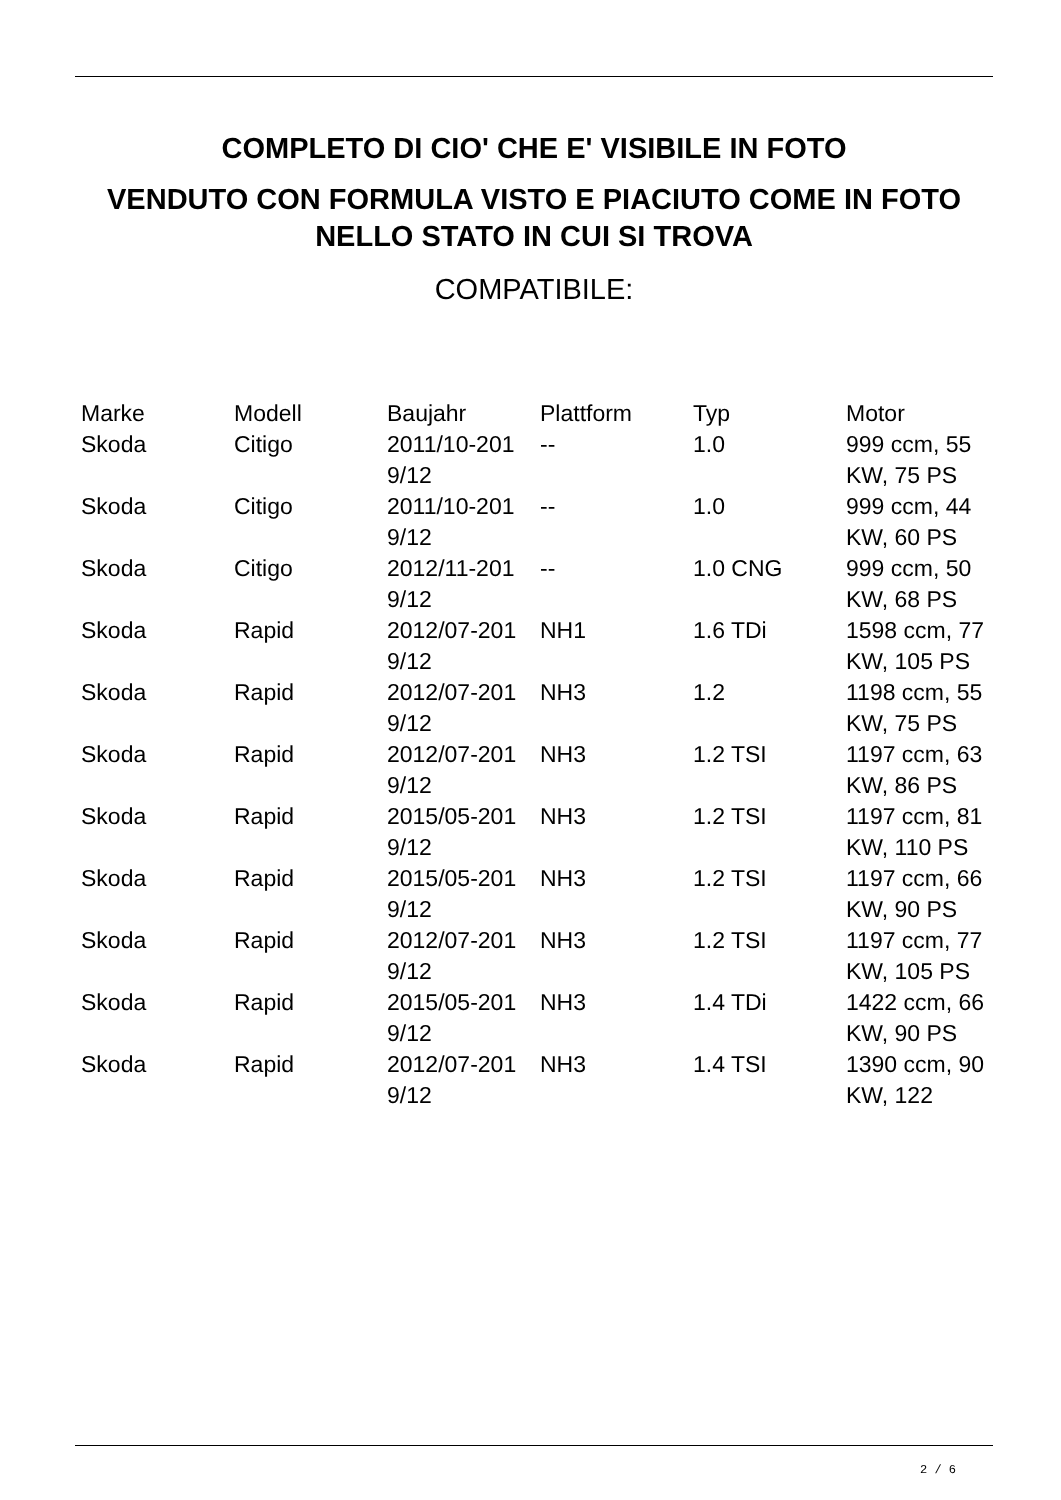COMPLETO DI CIO' CHE E' VISIBILE IN FOTO
VENDUTO CON FORMULA VISTO E PIACIUTO COME IN FOTO NELLO STATO IN CUI SI TROVA
COMPATIBILE:
| Marke | Modell | Baujahr | Plattform | Typ | Motor |
| --- | --- | --- | --- | --- | --- |
| Skoda | Citigo | 2011/10-201 9/12 | -- | 1.0 | 999 ccm, 55 KW, 75 PS |
| Skoda | Citigo | 2011/10-201 9/12 | -- | 1.0 | 999 ccm, 44 KW, 60 PS |
| Skoda | Citigo | 2012/11-201 9/12 | -- | 1.0 CNG | 999 ccm, 50 KW, 68 PS |
| Skoda | Rapid | 2012/07-201 9/12 | NH1 | 1.6 TDi | 1598 ccm, 77 KW, 105 PS |
| Skoda | Rapid | 2012/07-201 9/12 | NH3 | 1.2 | 1198 ccm, 55 KW, 75 PS |
| Skoda | Rapid | 2012/07-201 9/12 | NH3 | 1.2 TSI | 1197 ccm, 63 KW, 86 PS |
| Skoda | Rapid | 2015/05-201 9/12 | NH3 | 1.2 TSI | 1197 ccm, 81 KW, 110 PS |
| Skoda | Rapid | 2015/05-201 9/12 | NH3 | 1.2 TSI | 1197 ccm, 66 KW, 90 PS |
| Skoda | Rapid | 2012/07-201 9/12 | NH3 | 1.2 TSI | 1197 ccm, 77 KW, 105 PS |
| Skoda | Rapid | 2015/05-201 9/12 | NH3 | 1.4 TDi | 1422 ccm, 66 KW, 90 PS |
| Skoda | Rapid | 2012/07-201 9/12 | NH3 | 1.4 TSI | 1390 ccm, 90 KW, 122 |
2 / 6